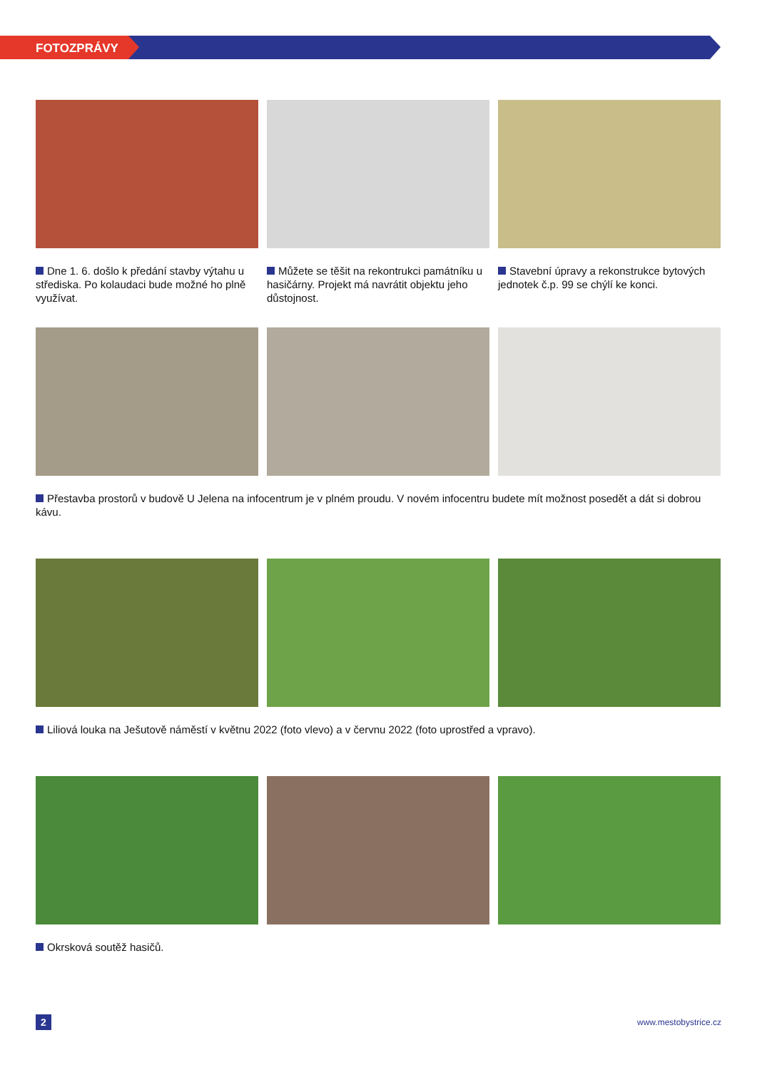FOTOZPRÁVY
Dne 1. 6. došlo k předání stavby výtahu u střediska. Po kolaudaci bude možné ho plně využívat.
Můžete se těšit na rekontrukci památníku u hasičárny. Projekt má navrátit objektu jeho důstojnost.
Stavební úpravy a rekonstrukce bytových jednotek č.p. 99 se chýlí ke konci.
Přestavba prostorů v budově U Jelena na infocentrum je v plném proudu. V novém infocentru budete mít možnost posedět a dát si dobrou kávu.
Liliová louka na Ješutově náměstí v květnu 2022 (foto vlevo) a v červnu 2022 (foto uprostřed a vpravo).
Okrsková soutěž hasičů.
2 www.mestobystrice.cz